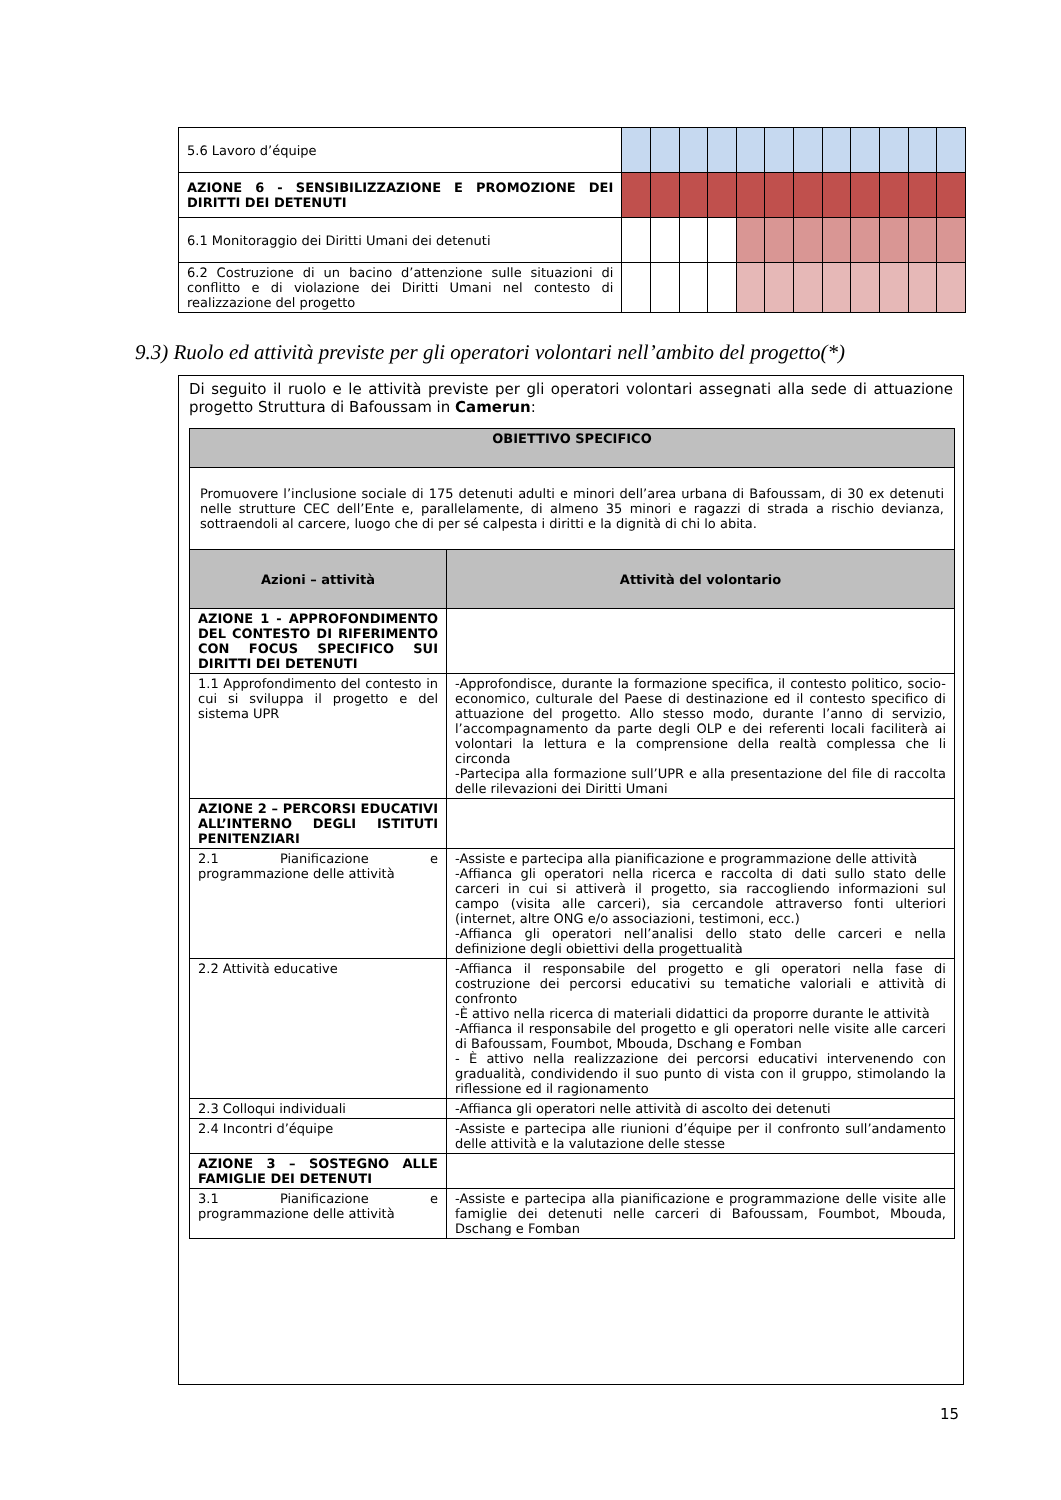| 5.6 Lavoro d’équipe | | | | | | | | | | | | |
| AZIONE 6 - SENSIBILIZZAZIONE E PROMOZIONE DEI DIRITTI DEI DETENUTI | | | | | | | | | | | | |
| 6.1 Monitoraggio dei Diritti Umani dei detenuti | | | | | | | | | | | | |
| 6.2 Costruzione di un bacino d’attenzione sulle situazioni di conflitto e di violazione dei Diritti Umani nel contesto di realizzazione del progetto | | | | | | | | | | | | |
9.3) Ruolo ed attività previste per gli operatori volontari nell’ambito del progetto(*)
Di seguito il ruolo e le attività previste per gli operatori volontari assegnati alla sede di attuazione progetto Struttura di Bafoussam in Camerun:
| OBIETTIVO SPECIFICO | |
| --- | --- |
| Promuovere l’inclusione sociale di 175 detenuti adulti e minori dell’area urbana di Bafoussam, di 30 ex detenuti nelle strutture CEC dell’Ente e, parallelamente, di almeno 35 minori e ragazzi di strada a rischio devianza, sottraendoli al carcere, luogo che di per sé calpesta i diritti e la dignità di chi lo abita. | |
| Azioni – attività | Attività del volontario |
| AZIONE 1 - APPROFONDIMENTO DEL CONTESTO DI RIFERIMENTO CON FOCUS SPECIFICO SUI DIRITTI DEI DETENUTI | |
| 1.1 Approfondimento del contesto in cui si sviluppa il progetto e del sistema UPR | -Approfondisce, durante la formazione specifica, il contesto politico, socio-economico, culturale del Paese di destinazione ed il contesto specifico di attuazione del progetto. Allo stesso modo, durante l’anno di servizio, l’accompagnamento da parte degli OLP e dei referenti locali faciliterà ai volontari la lettura e la comprensione della realtà complessa che li circonda -Partecipa alla formazione sull’UPR e alla presentazione del file di raccolta delle rilevazioni dei Diritti Umani |
| AZIONE 2 – PERCORSI EDUCATIVI ALL’INTERNO DEGLI ISTITUTI PENITENZIARI | |
| 2.1 Pianificazione e programmazione delle attività | -Assiste e partecipa alla pianificazione e programmazione delle attività -Affianca gli operatori nella ricerca e raccolta di dati sullo stato delle carceri in cui si attiverà il progetto, sia raccogliendo informazioni sul campo (visita alle carceri), sia cercandole attraverso fonti ulteriori (internet, altre ONG e/o associazioni, testimoni, ecc.) -Affianca gli operatori nell’analisi dello stato delle carceri e nella definizione degli obiettivi della progettualità |
| 2.2 Attività educative | -Affianca il responsabile del progetto e gli operatori nella fase di costruzione dei percorsi educativi su tematiche valoriali e attività di confronto -È attivo nella ricerca di materiali didattici da proporre durante le attività -Affianca il responsabile del progetto e gli operatori nelle visite alle carceri di Bafoussam, Foumbot, Mbouda, Dschang e Fomban - È attivo nella realizzazione dei percorsi educativi intervenendo con gradualità, condividendo il suo punto di vista con il gruppo, stimolando la riflessione ed il ragionamento |
| 2.3 Colloqui individuali | -Affianca gli operatori nelle attività di ascolto dei detenuti |
| 2.4 Incontri d’équipe | -Assiste e partecipa alle riunioni d’équipe per il confronto sull’andamento delle attività e la valutazione delle stesse |
| AZIONE 3 – SOSTEGNO ALLE FAMIGLIE DEI DETENUTI | |
| 3.1 Pianificazione e programmazione delle attività | -Assiste e partecipa alla pianificazione e programmazione delle visite alle famiglie dei detenuti nelle carceri di Bafoussam, Foumbot, Mbouda, Dschang e Fomban |
15